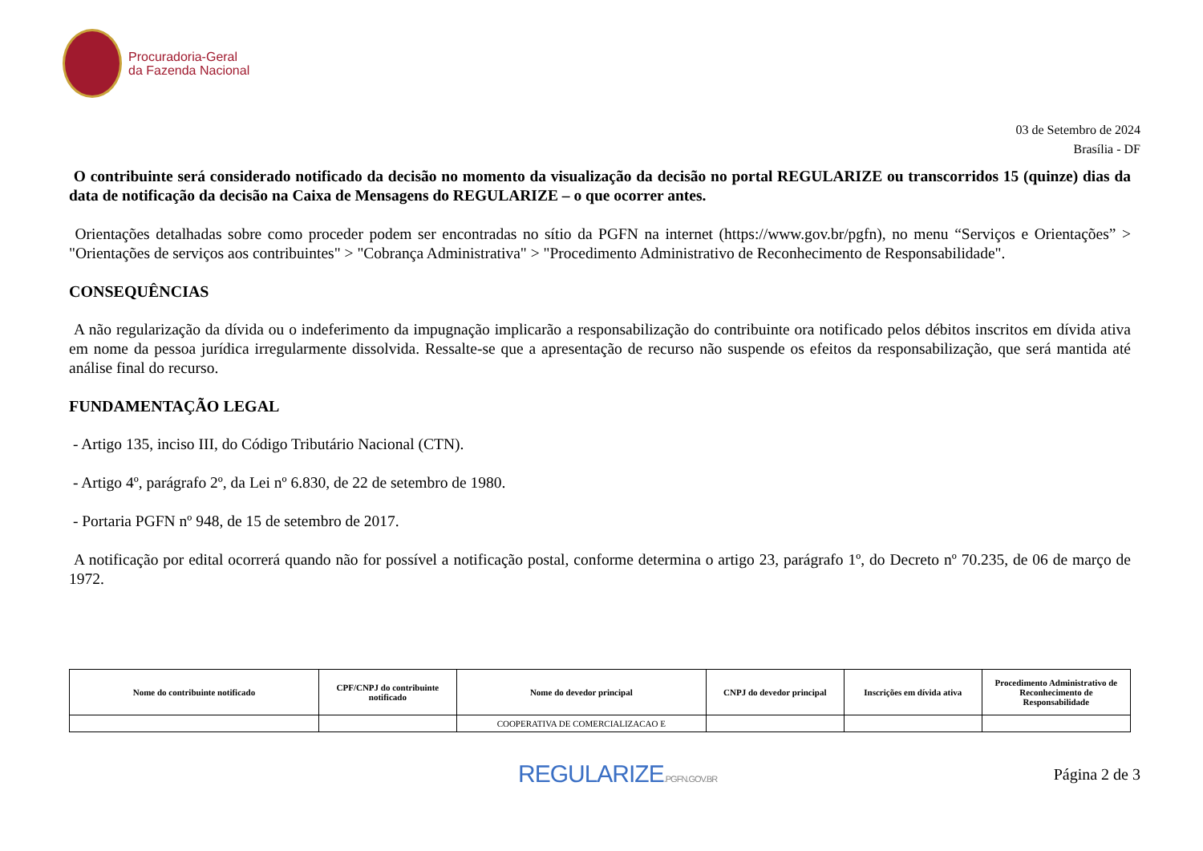Procuradoria-Geral
da Fazenda Nacional
03 de Setembro de 2024
Brasília - DF
O contribuinte será considerado notificado da decisão no momento da visualização da decisão no portal REGULARIZE ou transcorridos 15 (quinze) dias da data de notificação da decisão na Caixa de Mensagens do REGULARIZE – o que ocorrer antes.
Orientações detalhadas sobre como proceder podem ser encontradas no sítio da PGFN na internet (https://www.gov.br/pgfn), no menu “Serviços e Orientações” > "Orientações de serviços aos contribuintes" > "Cobrança Administrativa" > "Procedimento Administrativo de Reconhecimento de Responsabilidade".
CONSEQUÊNCIAS
A não regularização da dívida ou o indeferimento da impugnação implicarão a responsabilização do contribuinte ora notificado pelos débitos inscritos em dívida ativa em nome da pessoa jurídica irregularmente dissolvida. Ressalte-se que a apresentação de recurso não suspende os efeitos da responsabilização, que será mantida até análise final do recurso.
FUNDAMENTAÇÃO LEGAL
- Artigo 135, inciso III, do Código Tributário Nacional (CTN).
- Artigo 4º, parágrafo 2º, da Lei nº 6.830, de 22 de setembro de 1980.
- Portaria PGFN nº 948, de 15 de setembro de 2017.
A notificação por edital ocorrerá quando não for possível a notificação postal, conforme determina o artigo 23, parágrafo 1º, do Decreto nº 70.235, de 06 de março de 1972.
| Nome do contribuinte notificado | CPF/CNPJ do contribuinte notificado | Nome do devedor principal | CNPJ do devedor principal | Inscrições em dívida ativa | Procedimento Administrativo de Reconhecimento de Responsabilidade |
| --- | --- | --- | --- | --- | --- |
| | | COOPERATIVA DE COMERCIALIZACAO E | | | |
REGULARIZE.PGFN.GOV.BR
Página 2 de 3